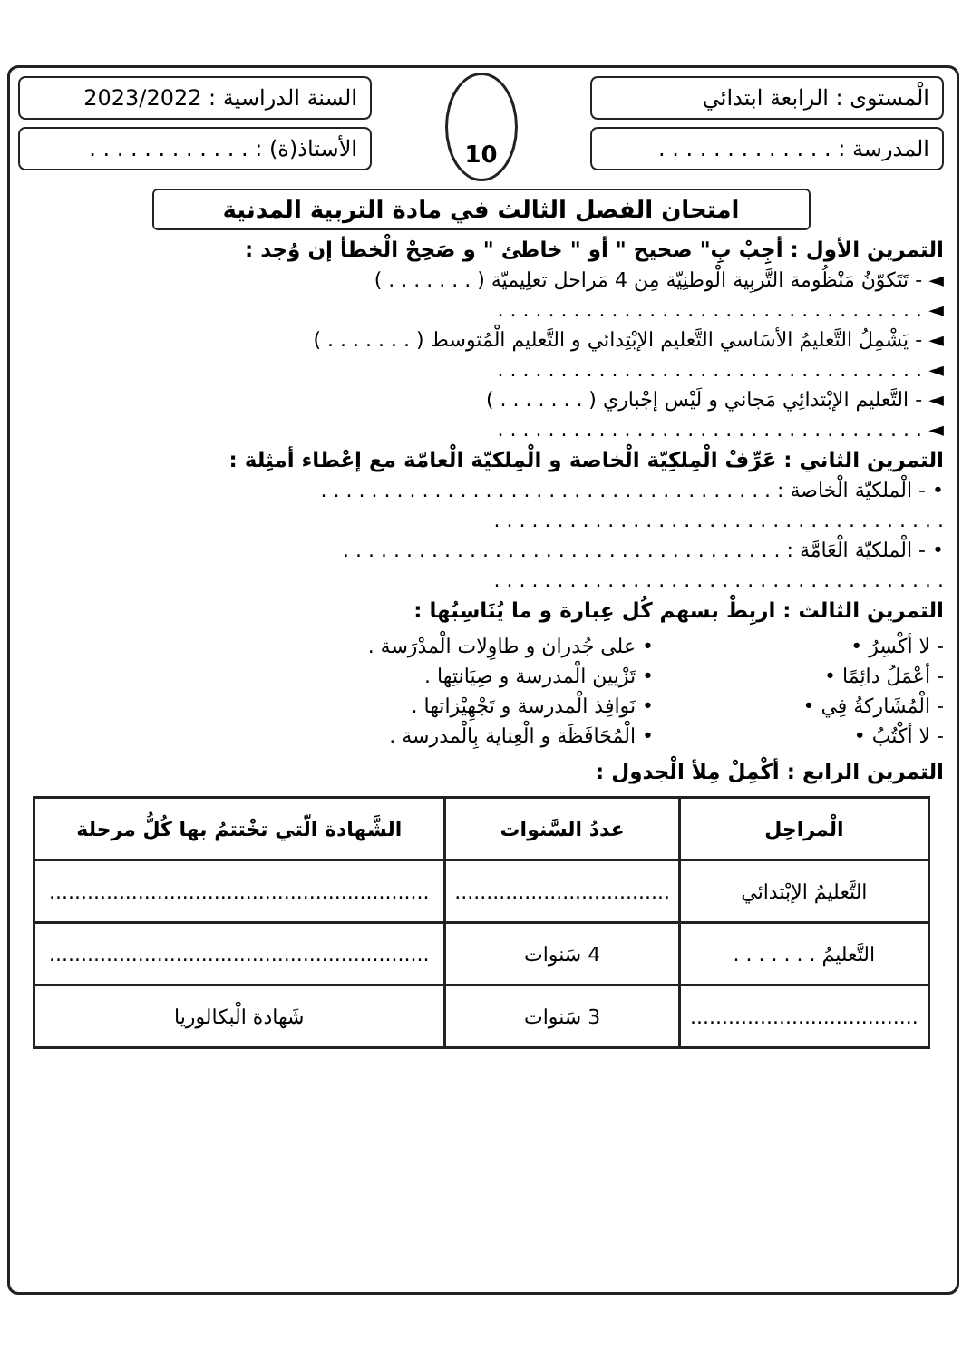الْمستوى : الرابعة ابتدائي
المدرسة : . . . . . . . . . . . . .
10
السنة الدراسية : 2023/2022
الأستاذ(ة) : . . . . . . . . . . . .
امتحان الفصل الثالث في مادة التربية المدنية
التمرين الأول : أجِبْ بِ" صحيح " أو " خاطئ " و صَحِحْ الْخطأ إن وُجد :
◄ - تَتَكوّنُ مَنْظُومة التَّربِية الْوطنِيّة مِن 4 مَراحل تعلِيميّة ( . . . . . . . )
◄ . . . . . . . . . . . . . . . . . . . . . . . . . . . . . . . . . .
◄ - يَشْمِلُ التَّعليمُ الأسَاسي التَّعليم الإبْتِدائي و التَّعليم الْمُتوسط ( . . . . . . . )
◄ . . . . . . . . . . . . . . . . . . . . . . . . . . . . . . . . . .
◄ - التَّعليم الإبْتدائِي مَجاني و لَيْس إجْباري ( . . . . . . . )
◄ . . . . . . . . . . . . . . . . . . . . . . . . . . . . . . . . . .
التمرين الثاني : عَرِّفْ الْمِلكِيّة الْخاصة و الْمِلكيّة الْعامّة مع إعْطاء أمثِلة :
• - الْملكيّة الْخاصة : . . . . . . . . . . . . . . . . . . . . . . . . . . . . . . . . . . . .
. . . . . . . . . . . . . . . . . . . . . . . . . . . . . . . . . . . .
• - الْملكيّة الْعَامَّة : . . . . . . . . . . . . . . . . . . . . . . . . . . . . . . . . . . .
. . . . . . . . . . . . . . . . . . . . . . . . . . . . . . . . . . . .
التمرين الثالث : اربِطْ بسهم كُل عِبارة و ما يُنَاسِبُها :
- لا أكْسِرُ •
- أعْمَلُ دائِمًا •
- الْمُشَاركةُ فِي •
- لا أكْتُبُ •
• على جُدران و طاوِلات الْمدْرَسة .
• تَزْيين الْمدرسة و صِيَانتِها .
• نَوافِذ الْمدرسة و تَجْهِيْزاتها .
• الْمُحَافَظَة و الْعِناية بِالْمدرسة .
التمرين الرابع : أكْمِلْ مِلأ الْجدول :
| الْمراحِل | عددُ السَّنوات | الشَّهادة الّتي تخْتتمُ بها كُلُّ مرحلة |
| --- | --- | --- |
| التَّعليمُ الإبْتدائي | .................................. | ............................................................ |
| التَّعليمُ . . . . . . . | 4 سَنوات | ............................................................ |
| .................................... | 3 سَنوات | شَهادة الْبكالوريا |